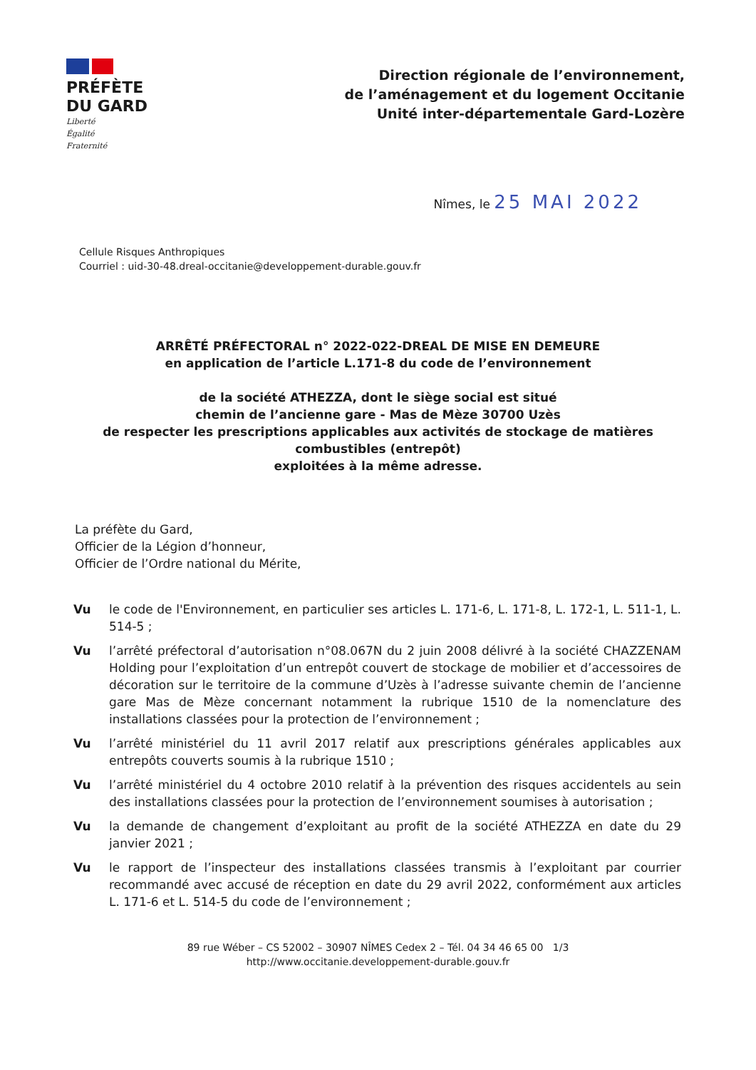PRÉFÈTE
DU GARD
Liberté
Égalité
Fraternité
Direction régionale de l’environnement,
de l’aménagement et du logement Occitanie
Unité inter-départementale Gard-Lozère
Nîmes, le 25 MAI 2022
Cellule Risques Anthropiques
Courriel : uid-30-48.dreal-occitanie@developpement-durable.gouv.fr
ARRÊTÉ PRÉFECTORAL n° 2022-022-DREAL DE MISE EN DEMEURE
en application de l’article L.171-8 du code de l’environnement
de la société ATHEZZA, dont le siège social est situé
chemin de l’ancienne gare - Mas de Mèze 30700 Uzès
de respecter les prescriptions applicables aux activités de stockage de matières
combustibles (entrepôt)
exploitées à la même adresse.
La préfète du Gard,
Officier de la Légion d’honneur,
Officier de l’Ordre national du Mérite,
Vu le code de l'Environnement, en particulier ses articles L. 171-6, L. 171-8, L. 172-1, L. 511-1, L. 514-5 ;
Vu l’arrêté préfectoral d’autorisation n°08.067N du 2 juin 2008 délivré à la société CHAZZENAM Holding pour l’exploitation d’un entrepôt couvert de stockage de mobilier et d’accessoires de décoration sur le territoire de la commune d’Uzès à l’adresse suivante chemin de l’ancienne gare Mas de Mèze concernant notamment la rubrique 1510 de la nomenclature des installations classées pour la protection de l’environnement ;
Vu l’arrêté ministériel du 11 avril 2017 relatif aux prescriptions générales applicables aux entrepôts couverts soumis à la rubrique 1510 ;
Vu l’arrêté ministériel du 4 octobre 2010 relatif à la prévention des risques accidentels au sein des installations classées pour la protection de l’environnement soumises à autorisation ;
Vu la demande de changement d’exploitant au profit de la société ATHEZZA en date du 29 janvier 2021 ;
Vu le rapport de l’inspecteur des installations classées transmis à l’exploitant par courrier recommandé avec accusé de réception en date du 29 avril 2022, conformément aux articles L. 171-6 et L. 514-5 du code de l’environnement ;
89 rue Wéber – CS 52002 – 30907 NÎMES Cedex 2 – Tél. 04 34 46 65 00 1/3
http://www.occitanie.developpement-durable.gouv.fr